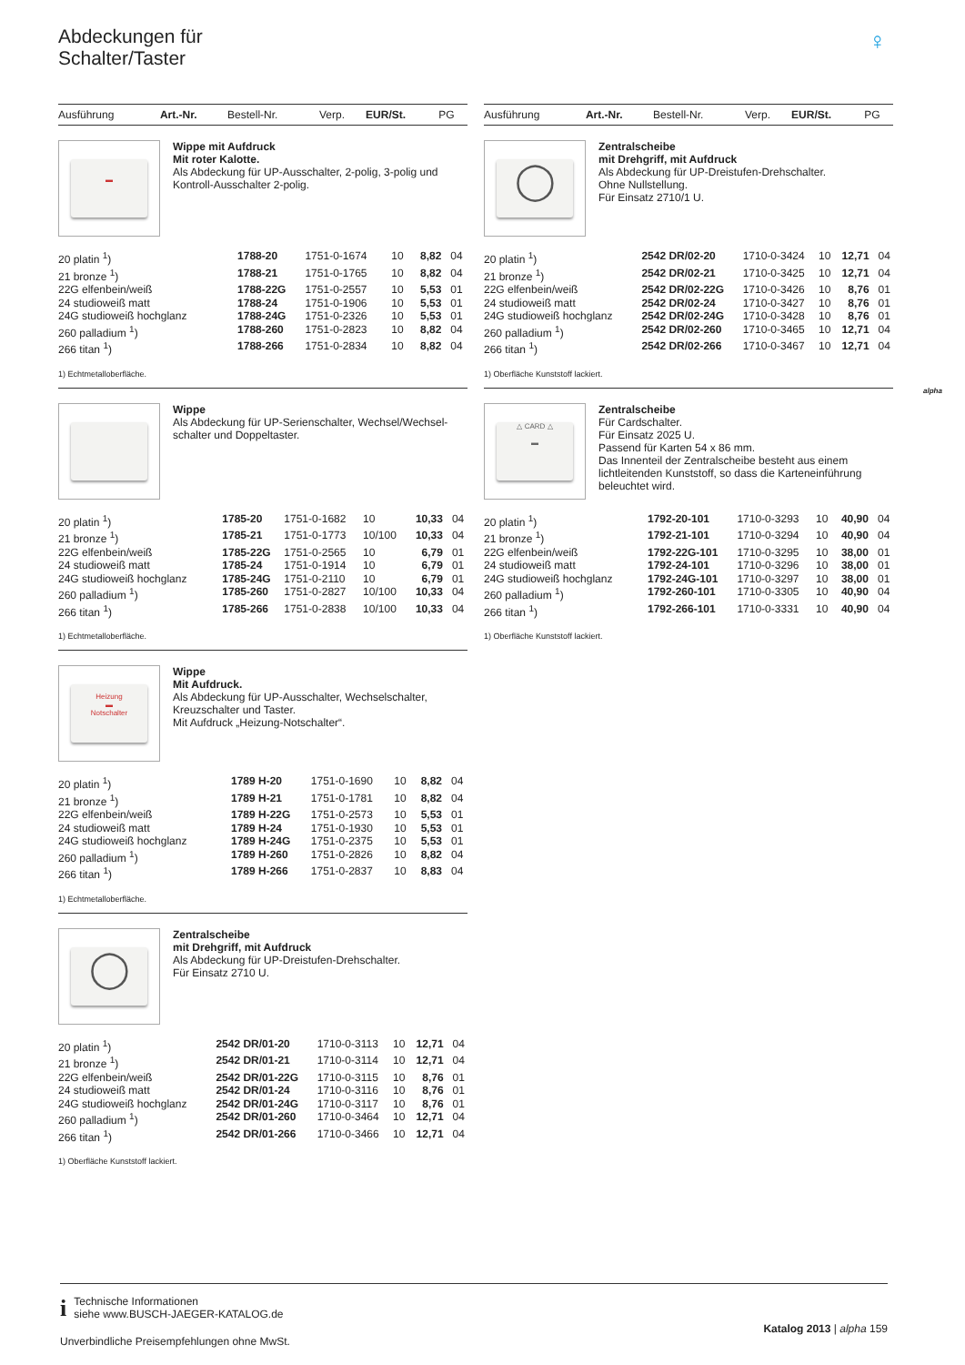Abdeckungen für
Schalter/Taster
♀
alpha
| Ausführung | Art.-Nr. | Bestell-Nr. | Verp. | EUR/St. | PG |
| --- | --- | --- | --- | --- | --- |
▬
Wippe mit Aufdruck
Mit roter Kalotte.
Als Abdeckung für UP-Ausschalter, 2-polig, 3-polig und Kontroll-Ausschalter 2-polig.
| 20 platin <sup>1</sup>) | 1788-20 | 1751-0-1674 | 10 | 8,82 | 04 |
| 21 bronze <sup>1</sup>) | 1788-21 | 1751-0-1765 | 10 | 8,82 | 04 |
| 22G elfenbein/weiß | 1788-22G | 1751-0-2557 | 10 | 5,53 | 01 |
| 24 studioweiß matt | 1788-24 | 1751-0-1906 | 10 | 5,53 | 01 |
| 24G studioweiß hochglanz | 1788-24G | 1751-0-2326 | 10 | 5,53 | 01 |
| 260 palladium <sup>1</sup>) | 1788-260 | 1751-0-2823 | 10 | 8,82 | 04 |
| 266 titan <sup>1</sup>) | 1788-266 | 1751-0-2834 | 10 | 8,82 | 04 |
1) Echtmetalloberfläche.
Wippe
Als Abdeckung für UP-Serienschalter, Wechsel/Wechsel-schalter und Doppeltaster.
| 20 platin <sup>1</sup>) | 1785-20 | 1751-0-1682 | 10 | 10,33 | 04 |
| 21 bronze <sup>1</sup>) | 1785-21 | 1751-0-1773 | 10/100 | 10,33 | 04 |
| 22G elfenbein/weiß | 1785-22G | 1751-0-2565 | 10 | 6,79 | 01 |
| 24 studioweiß matt | 1785-24 | 1751-0-1914 | 10 | 6,79 | 01 |
| 24G studioweiß hochglanz | 1785-24G | 1751-0-2110 | 10 | 6,79 | 01 |
| 260 palladium <sup>1</sup>) | 1785-260 | 1751-0-2827 | 10/100 | 10,33 | 04 |
| 266 titan <sup>1</sup>) | 1785-266 | 1751-0-2838 | 10/100 | 10,33 | 04 |
1) Echtmetalloberfläche.
Heizung
▬
Notschalter
Wippe
Mit Aufdruck.
Als Abdeckung für UP-Ausschalter, Wechselschalter, Kreuzschalter und Taster.
Mit Aufdruck „Heizung-Notschalter“.
| 20 platin <sup>1</sup>) | 1789 H-20 | 1751-0-1690 | 10 | 8,82 | 04 |
| 21 bronze <sup>1</sup>) | 1789 H-21 | 1751-0-1781 | 10 | 8,82 | 04 |
| 22G elfenbein/weiß | 1789 H-22G | 1751-0-2573 | 10 | 5,53 | 01 |
| 24 studioweiß matt | 1789 H-24 | 1751-0-1930 | 10 | 5,53 | 01 |
| 24G studioweiß hochglanz | 1789 H-24G | 1751-0-2375 | 10 | 5,53 | 01 |
| 260 palladium <sup>1</sup>) | 1789 H-260 | 1751-0-2826 | 10 | 8,82 | 04 |
| 266 titan <sup>1</sup>) | 1789 H-266 | 1751-0-2837 | 10 | 8,83 | 04 |
1) Echtmetalloberfläche.
◯
Zentralscheibe
mit Drehgriff, mit Aufdruck
Als Abdeckung für UP-Dreistufen-Drehschalter.
Für Einsatz 2710 U.
| 20 platin <sup>1</sup>) | 2542 DR/01-20 | 1710-0-3113 | 10 | 12,71 | 04 |
| 21 bronze <sup>1</sup>) | 2542 DR/01-21 | 1710-0-3114 | 10 | 12,71 | 04 |
| 22G elfenbein/weiß | 2542 DR/01-22G | 1710-0-3115 | 10 | 8,76 | 01 |
| 24 studioweiß matt | 2542 DR/01-24 | 1710-0-3116 | 10 | 8,76 | 01 |
| 24G studioweiß hochglanz | 2542 DR/01-24G | 1710-0-3117 | 10 | 8,76 | 01 |
| 260 palladium <sup>1</sup>) | 2542 DR/01-260 | 1710-0-3464 | 10 | 12,71 | 04 |
| 266 titan <sup>1</sup>) | 2542 DR/01-266 | 1710-0-3466 | 10 | 12,71 | 04 |
1) Oberfläche Kunststoff lackiert.
| Ausführung | Art.-Nr. | Bestell-Nr. | Verp. | EUR/St. | PG |
| --- | --- | --- | --- | --- | --- |
◯
Zentralscheibe
mit Drehgriff, mit Aufdruck
Als Abdeckung für UP-Dreistufen-Drehschalter.
Ohne Nullstellung.
Für Einsatz 2710/1 U.
| 20 platin <sup>1</sup>) | 2542 DR/02-20 | 1710-0-3424 | 10 | 12,71 | 04 |
| 21 bronze <sup>1</sup>) | 2542 DR/02-21 | 1710-0-3425 | 10 | 12,71 | 04 |
| 22G elfenbein/weiß | 2542 DR/02-22G | 1710-0-3426 | 10 | 8,76 | 01 |
| 24 studioweiß matt | 2542 DR/02-24 | 1710-0-3427 | 10 | 8,76 | 01 |
| 24G studioweiß hochglanz | 2542 DR/02-24G | 1710-0-3428 | 10 | 8,76 | 01 |
| 260 palladium <sup>1</sup>) | 2542 DR/02-260 | 1710-0-3465 | 10 | 12,71 | 04 |
| 266 titan <sup>1</sup>) | 2542 DR/02-266 | 1710-0-3467 | 10 | 12,71 | 04 |
1) Oberfläche Kunststoff lackiert.
△ CARD △
▬
Zentralscheibe
Für Cardschalter.
Für Einsatz 2025 U.
Passend für Karten 54 x 86 mm.
Das Innenteil der Zentralscheibe besteht aus einem lichtleitenden Kunststoff, so dass die Karteneinführung beleuchtet wird.
| 20 platin <sup>1</sup>) | 1792-20-101 | 1710-0-3293 | 10 | 40,90 | 04 |
| 21 bronze <sup>1</sup>) | 1792-21-101 | 1710-0-3294 | 10 | 40,90 | 04 |
| 22G elfenbein/weiß | 1792-22G-101 | 1710-0-3295 | 10 | 38,00 | 01 |
| 24 studioweiß matt | 1792-24-101 | 1710-0-3296 | 10 | 38,00 | 01 |
| 24G studioweiß hochglanz | 1792-24G-101 | 1710-0-3297 | 10 | 38,00 | 01 |
| 260 palladium <sup>1</sup>) | 1792-260-101 | 1710-0-3305 | 10 | 40,90 | 04 |
| 266 titan <sup>1</sup>) | 1792-266-101 | 1710-0-3331 | 10 | 40,90 | 04 |
1) Oberfläche Kunststoff lackiert.
i
Technische Informationen
siehe www.BUSCH-JAEGER-KATALOG.de
Unverbindliche Preisempfehlungen ohne MwSt.
Katalog 2013 | alpha 159